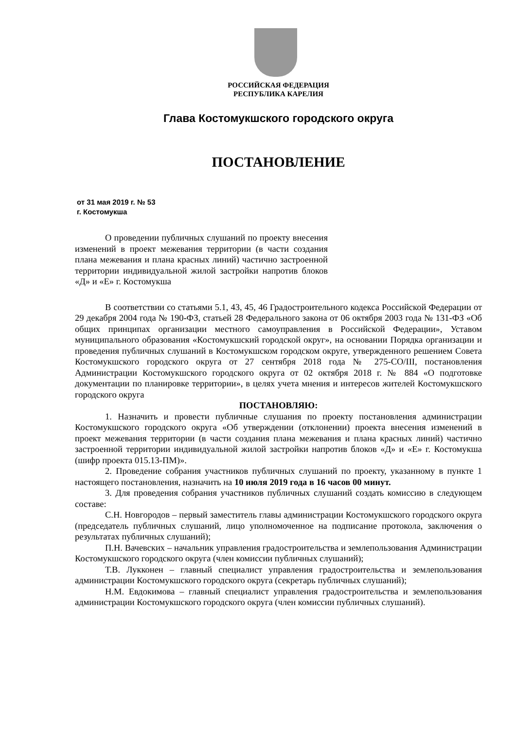РОССИЙСКАЯ ФЕДЕРАЦИЯ
РЕСПУБЛИКА КАРЕЛИЯ
Глава Костомукшского городского округа
ПОСТАНОВЛЕНИЕ
от 31 мая 2019 г. № 53
г. Костомукша
О проведении публичных слушаний по проекту внесения изменений в проект межевания территории (в части создания плана межевания и плана красных линий) частично застроенной территории индивидуальной жилой застройки напротив блоков «Д» и «Е» г. Костомукша
В соответствии со статьями 5.1, 43, 45, 46 Градостроительного кодекса Российской Федерации от 29 декабря 2004 года № 190-ФЗ, статьей 28 Федерального закона от 06 октября 2003 года № 131-ФЗ «Об общих принципах организации местного самоуправления в Российской Федерации», Уставом муниципального образования «Костомукшский городской округ», на основании Порядка организации и проведения публичных слушаний в Костомукшском городском округе, утвержденного решением Совета Костомукшского городского округа от 27 сентября 2018 года № 275-СО/III, постановления Администрации Костомукшского городского округа от 02 октября 2018 г. № 884 «О подготовке документации по планировке территории», в целях учета мнения и интересов жителей Костомукшского городского округа
ПОСТАНОВЛЯЮ:
1. Назначить и провести публичные слушания по проекту постановления администрации Костомукшского городского округа «Об утверждении (отклонении) проекта внесения изменений в проект межевания территории (в части создания плана межевания и плана красных линий) частично застроенной территории индивидуальной жилой застройки напротив блоков «Д» и «Е» г. Костомукша (шифр проекта 015.13-ПМ)».
2. Проведение собрания участников публичных слушаний по проекту, указанному в пункте 1 настоящего постановления, назначить на 10 июля 2019 года в 16 часов 00 минут.
3. Для проведения собрания участников публичных слушаний создать комиссию в следующем составе:
С.Н. Новгородов – первый заместитель главы администрации Костомукшского городского округа (председатель публичных слушаний, лицо уполномоченное на подписание протокола, заключения о результатах публичных слушаний);
П.Н. Вачевских – начальник управления градостроительства и землепользования Администрации Костомукшского городского округа (член комиссии публичных слушаний);
Т.В. Лукконен – главный специалист управления градостроительства и землепользования администрации Костомукшского городского округа (секретарь публичных слушаний);
Н.М. Евдокимова – главный специалист управления градостроительства и землепользования администрации Костомукшского городского округа (член комиссии публичных слушаний).